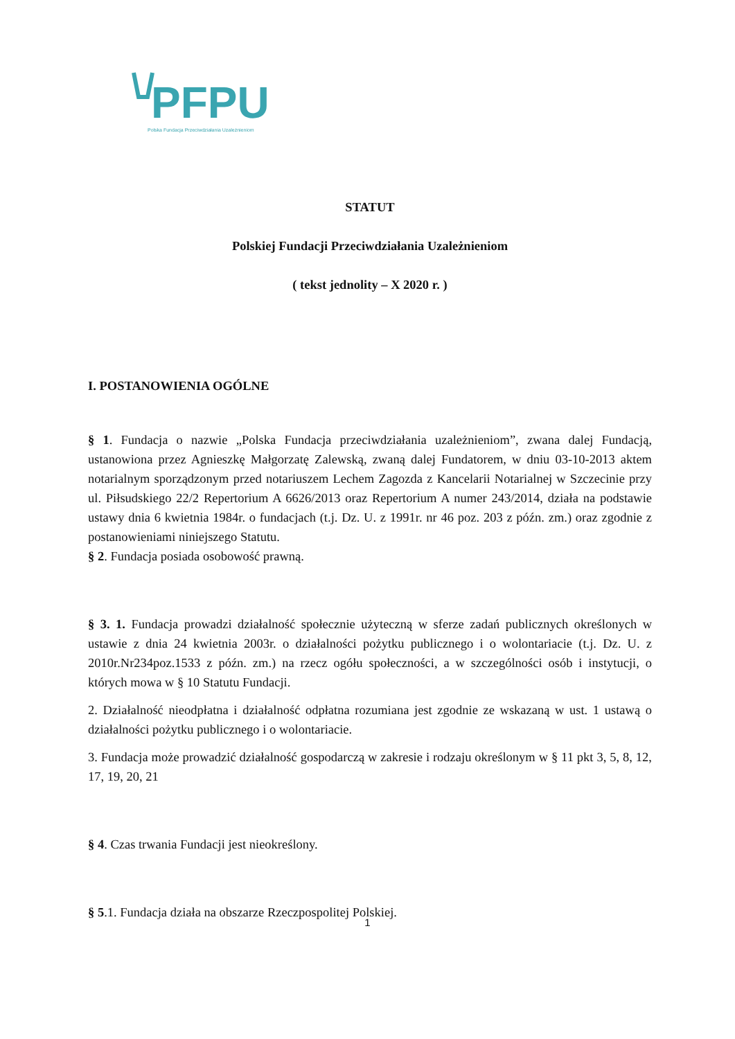PFPU
Polska Fundacja Przeciwdziałania Uzależnieniom
STATUT
Polskiej Fundacji Przeciwdziałania Uzależnieniom
( tekst jednolity – X 2020 r. )
I. POSTANOWIENIA OGÓLNE
§ 1. Fundacja o nazwie „Polska Fundacja przeciwdziałania uzależnieniom”, zwana dalej Fundacją, ustanowiona przez Agnieszkę Małgorzatę Zalewską, zwaną dalej Fundatorem, w dniu 03-10-2013 aktem notarialnym sporządzonym przed notariuszem Lechem Zagozda z Kancelarii Notarialnej w Szczecinie przy ul. Piłsudskiego 22/2 Repertorium A 6626/2013 oraz Repertorium A numer 243/2014, działa na podstawie ustawy dnia 6 kwietnia 1984r. o fundacjach (t.j. Dz. U. z 1991r. nr 46 poz. 203 z późn. zm.) oraz zgodnie z postanowieniami niniejszego Statutu.
§ 2. Fundacja posiada osobowość prawną.
§ 3. 1. Fundacja prowadzi działalność społecznie użyteczną w sferze zadań publicznych określonych w ustawie z dnia 24 kwietnia 2003r. o działalności pożytku publicznego i o wolontariacie (t.j. Dz. U. z 2010r.Nr234poz.1533 z późn. zm.) na rzecz ogółu społeczności, a w szczególności osób i instytucji, o których mowa w § 10 Statutu Fundacji.
2. Działalność nieodpłatna i działalność odpłatna rozumiana jest zgodnie ze wskazaną w ust. 1 ustawą o działalności pożytku publicznego i o wolontariacie.
3. Fundacja może prowadzić działalność gospodarczą w zakresie i rodzaju określonym w § 11 pkt 3, 5, 8, 12, 17, 19, 20, 21
§ 4. Czas trwania Fundacji jest nieokreślony.
§ 5.1. Fundacja działa na obszarze Rzeczpospolitej Polskiej.
1